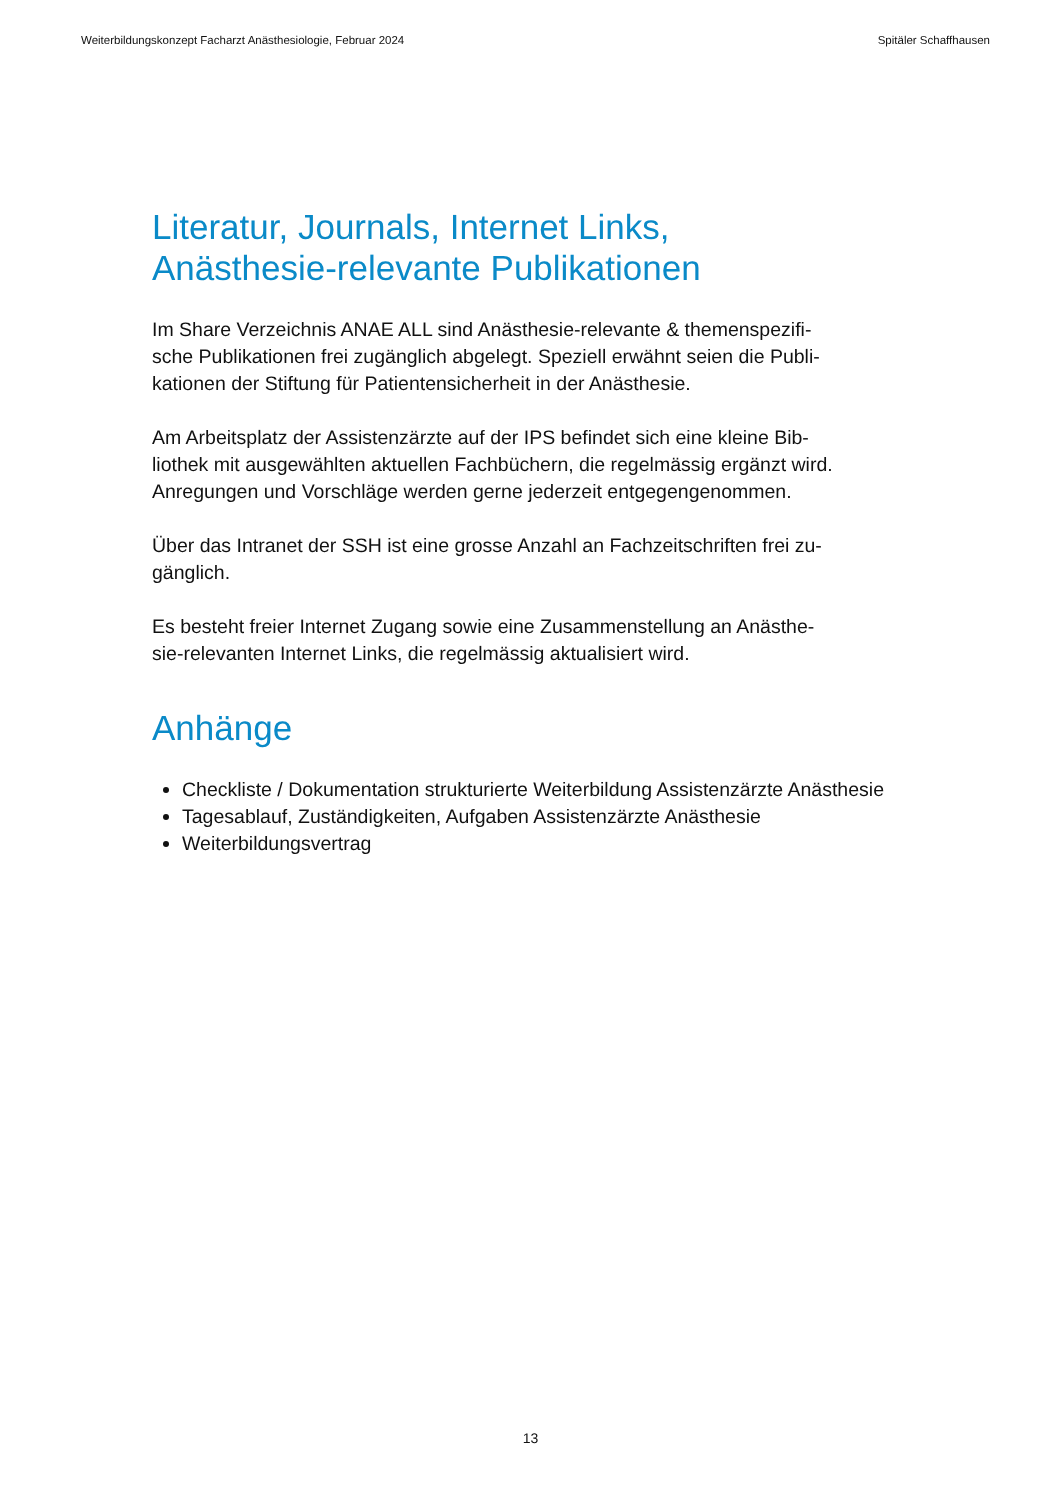Weiterbildungskonzept Facharzt Anästhesiologie, Februar 2024 Spitäler Schaffhausen
Literatur, Journals, Internet Links,
Anästhesie-relevante Publikationen
Im Share Verzeichnis ANAE ALL sind Anästhesie-relevante & themenspezifi-
sche Publikationen frei zugänglich abgelegt. Speziell erwähnt seien die Publi-
kationen der Stiftung für Patientensicherheit in der Anästhesie.
Am Arbeitsplatz der Assistenzärzte auf der IPS befindet sich eine kleine Bib-
liothek mit ausgewählten aktuellen Fachbüchern, die regelmässig ergänzt wird.
Anregungen und Vorschläge werden gerne jederzeit entgegengenommen.
Über das Intranet der SSH ist eine grosse Anzahl an Fachzeitschriften frei zu-
gänglich.
Es besteht freier Internet Zugang sowie eine Zusammenstellung an Anästhe-
sie-relevanten Internet Links, die regelmässig aktualisiert wird.
Anhänge
Checkliste / Dokumentation strukturierte Weiterbildung Assistenzärzte Anästhesie
Tagesablauf, Zuständigkeiten, Aufgaben Assistenzärzte Anästhesie
Weiterbildungsvertrag
13